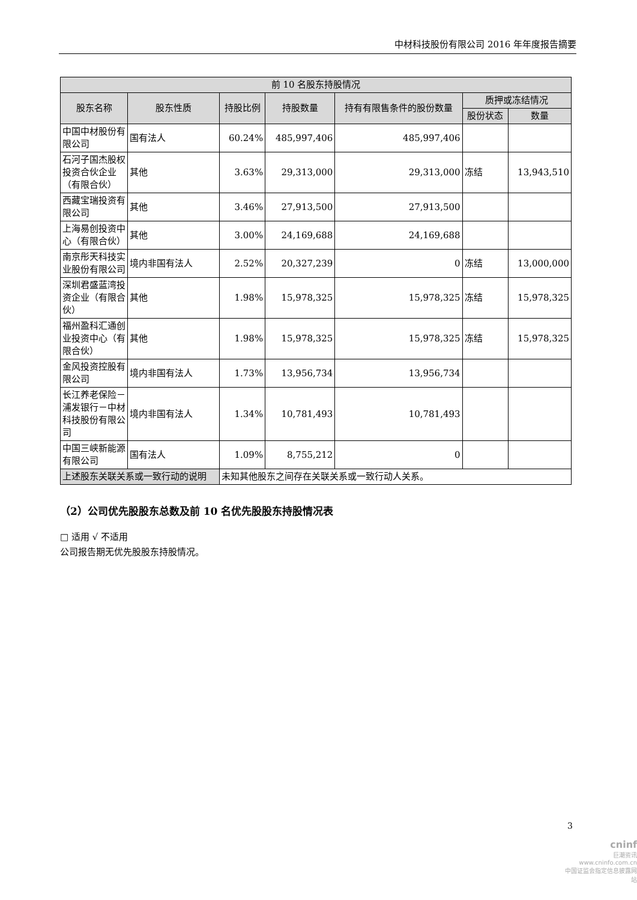中材科技股份有限公司 2016 年年度报告摘要
| 前 10 名股东持股情况 | | | | | | |
| --- | --- | --- | --- | --- | --- | --- |
| 股东名称 | 股东性质 | 持股比例 | 持股数量 | 持有有限售条件的股份数量 | 质押或冻结情况 | |
| | | | | | 股份状态 | 数量 |
| 中国中材股份有限公司 | 国有法人 | 60.24% | 485,997,406 | 485,997,406 | | |
| 石河子国杰股权投资合伙企业（有限合伙） | 其他 | 3.63% | 29,313,000 | 29,313,000 | 冻结 | 13,943,510 |
| 西藏宝瑞投资有限公司 | 其他 | 3.46% | 27,913,500 | 27,913,500 | | |
| 上海易创投资中心（有限合伙） | 其他 | 3.00% | 24,169,688 | 24,169,688 | | |
| 南京彤天科技实业股份有限公司 | 境内非国有法人 | 2.52% | 20,327,239 | 0 | 冻结 | 13,000,000 |
| 深圳君盛蓝湾投资企业（有限合伙） | 其他 | 1.98% | 15,978,325 | 15,978,325 | 冻结 | 15,978,325 |
| 福州盈科汇通创业投资中心（有限合伙） | 其他 | 1.98% | 15,978,325 | 15,978,325 | 冻结 | 15,978,325 |
| 金风投资控股有限公司 | 境内非国有法人 | 1.73% | 13,956,734 | 13,956,734 | | |
| 长江养老保险－浦发银行－中材科技股份有限公司 | 境内非国有法人 | 1.34% | 10,781,493 | 10,781,493 | | |
| 中国三峡新能源有限公司 | 国有法人 | 1.09% | 8,755,212 | 0 | | |
| 上述股东关联关系或一致行动的说明 | | 未知其他股东之间存在关联关系或一致行动人关系。 | | | | |
（2）公司优先股股东总数及前 10 名优先股股东持股情况表
□ 适用 √ 不适用
公司报告期无优先股股东持股情况。
3
cninf
巨潮资讯
www.cninfo.com.cn
中国证监会指定信息披露网站